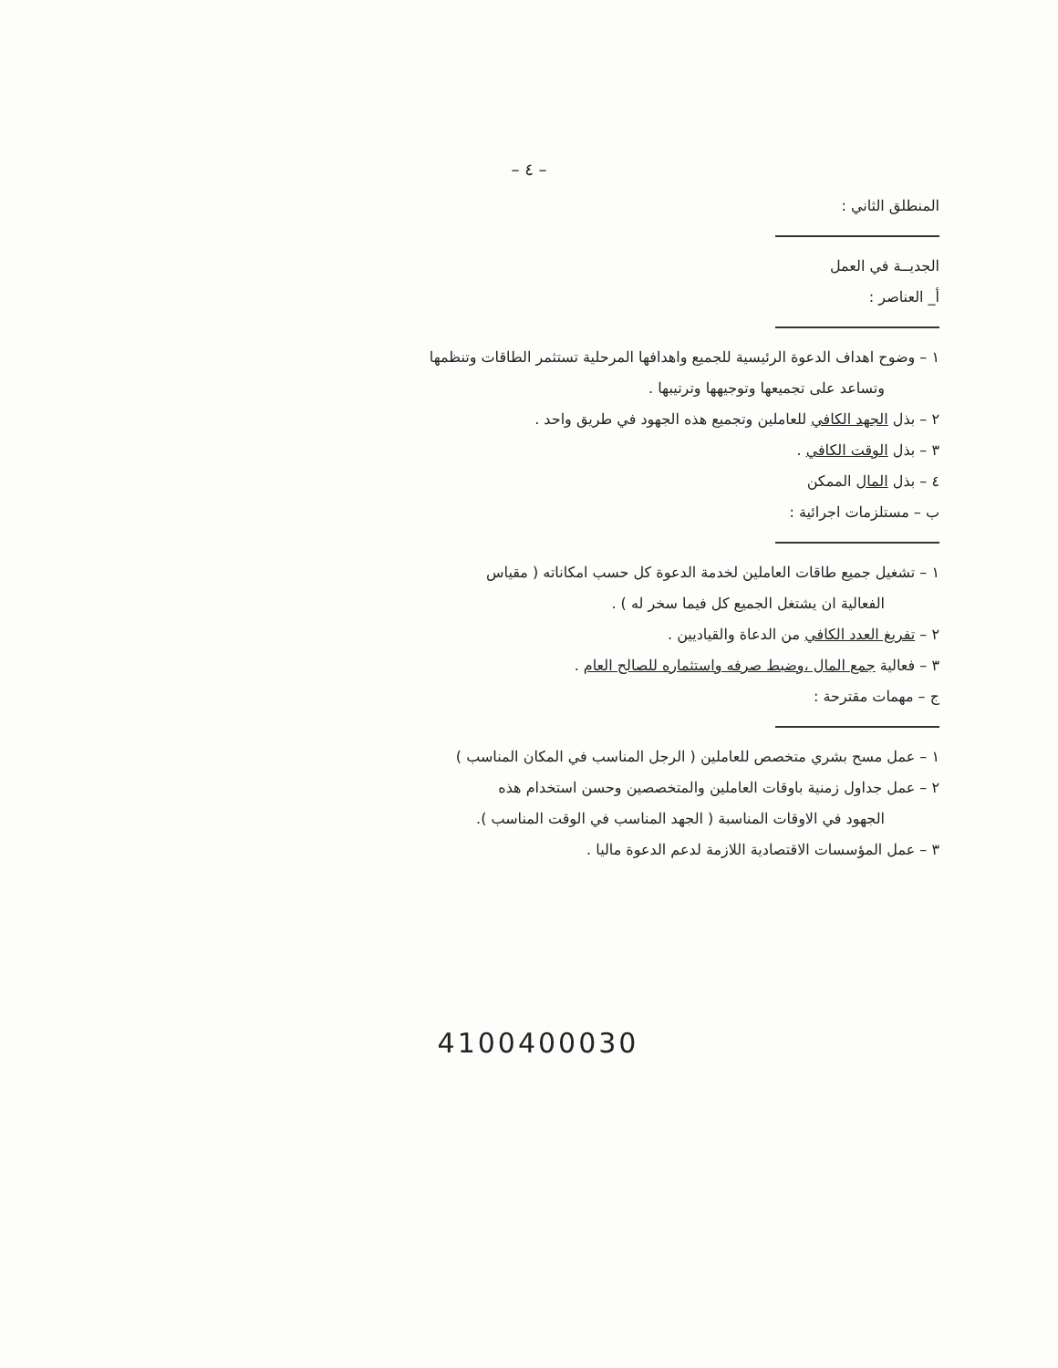– ٤ –
المنطلق الثاني :
الجديــة في العمل
أ_ العناصر :
١ – وضوح اهداف الدعوة الرئيسية للجميع واهدافها المرحلية تستثمر الطاقات وتنظمها
وتساعد على تجميعها وتوجيهها وترتيبها .
٢ – بذل الجهد الكافي للعاملين وتجميع هذه الجهود في طريق واحد .
٣ – بذل الوقت الكافي .
٤ – بذل المال الممكن
ب – مستلزمات اجرائية :
١ – تشغيل جميع طاقات العاملين لخدمة الدعوة كل حسب امكاناته ( مقياس
الفعالية ان يشتغل الجميع كل فيما سخر له ) .
٢ – تفريغ العدد الكافي من الدعاة والقياديين .
٣ – فعالية جمع المال ،وضبط صرفه واستثماره للصالح العام .
ج – مهمات مقترحة :
١ – عمل مسح بشري متخصص للعاملين ( الرجل المناسب في المكان المناسب )
٢ – عمل جداول زمنية باوقات العاملين والمتخصصين وحسن استخدام هذه
الجهود في الاوقات المناسبة ( الجهد المناسب في الوقت المناسب ).
٣ – عمل المؤسسات الاقتصادية اللازمة لدعم الدعوة ماليا .
4100400030